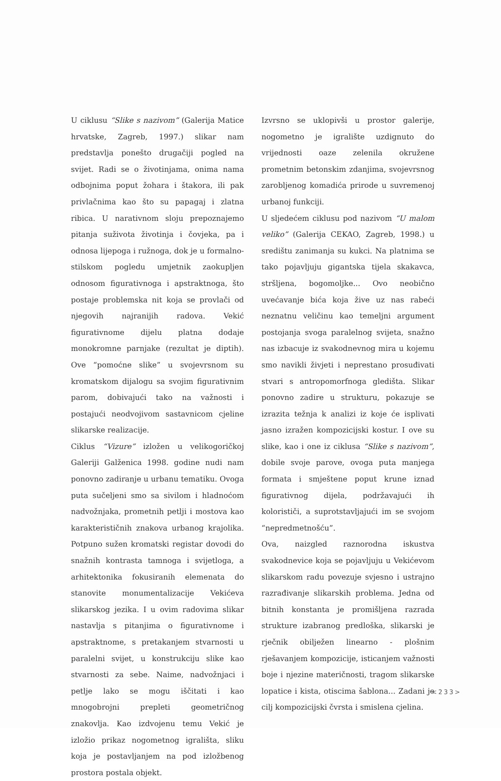U ciklusu “Slike s nazivom” (Galerija Matice hrvatske, Zagreb, 1997.) slikar nam predstavlja ponešto drugačiji pogled na svijet. Radi se o životinjama, onima nama odbojnima poput žohara i štakora, ili pak privlačnima kao što su papagaj i zlatna ribica. U narativnom sloju prepoznajemo pitanja suživota životinja i čovjeka, pa i odnosa lijepoga i ružnoga, dok je u formalno-stilskom pogledu umjetnik zaokupljen odnosom figurativnoga i apstraktnoga, što postaje problemska nit koja se provlači od njegovih najranijih radova. Vekić figurativnome dijelu platna dodaje monokromne parnjake (rezultat je diptih). Ove “pomoćne slike” u svojevrsnom su kromatskom dijalogu sa svojim figurativnim parom, dobivajući tako na važnosti i postajući neodvojivom sastavnicom cjeline slikarske realizacije.
Ciklus “Vizure” izložen u velikogoričkoj Galeriji Galženica 1998. godine nudi nam ponovno zadiranje u urbanu tematiku. Ovoga puta sučeljeni smo sa sivilom i hladnoćom nadvožnjaka, prometnih petlji i mostova kao karakterističnih znakova urbanog krajolika. Potpuno sužen kromatski registar dovodi do snažnih kontrasta tamnoga i svijetloga, a arhitektonika fokusiranih elemenata do stanovite monumentalizacije Vekićeva slikarskog jezika. I u ovim radovima slikar nastavlja s pitanjima o figurativnome i apstraktnome, s pretakanjem stvarnosti u paralelni svijet, u konstrukciju slike kao stvarnosti za sebe. Naime, nadvožnjaci i petlje lako se mogu iščitati i kao mnogobrojni prepleti geometričnog znakovlja. Kao izdvojenu temu Vekić je izložio prikaz nogometnog igrališta, sliku koja je postavljanjem na pod izložbenog prostora postala objekt.
Izvrsno se uklopivši u prostor galerije, nogometno je igralište uzdignuto do vrijednosti oaze zelenila okružene prometnim betonskim zdanjima, svojevrsnog zarobljenog komadića prirode u suvremenoj urbanoj funkciji.
U sljedećem ciklusu pod nazivom “U malom veliko” (Galerija CEKAO, Zagreb, 1998.) u središtu zanimanja su kukci. Na platnima se tako pojavljuju gigantska tijela skakavca, stršljena, bogomoljke... Ovo neobično uvećavanje bića koja žive uz nas rabeći neznatnu veličinu kao temeljni argument postojanja svoga paralelnog svijeta, snažno nas izbacuje iz svakodnevnog mira u kojemu smo navikli živjeti i neprestano prosuđivati stvari s antropomorfnoga gledišta. Slikar ponovno zadire u strukturu, pokazuje se izrazita težnja k analizi iz koje će isplivati jasno izražen kompozicijski kostur. I ove su slike, kao i one iz ciklusa “Slike s nazivom”, dobile svoje parove, ovoga puta manjega formata i smještene poput krune iznad figurativnog dijela, podržavajući ih kolorističi, a suprotstavljajući im se svojom “nepredmetnošću”.
Ova, naizgled raznorodna iskustva svakodnevice koja se pojavljuju u Vekićevom slikarskom radu povezuje svjesno i ustrajno razrađivanje slikarskih problema. Jedna od bitnih konstanta je promišljena razrada strukture izabranog predloška, slikarski je rječnik obilježen linearno - plošnim rješavanjem kompozicije, isticanjem važnosti boje i njezine materičnosti, tragom slikarske lopatice i kista, otiscima šablona... Zadani je cilj kompozicijski čvrsta i smislena cjelina.
<233>